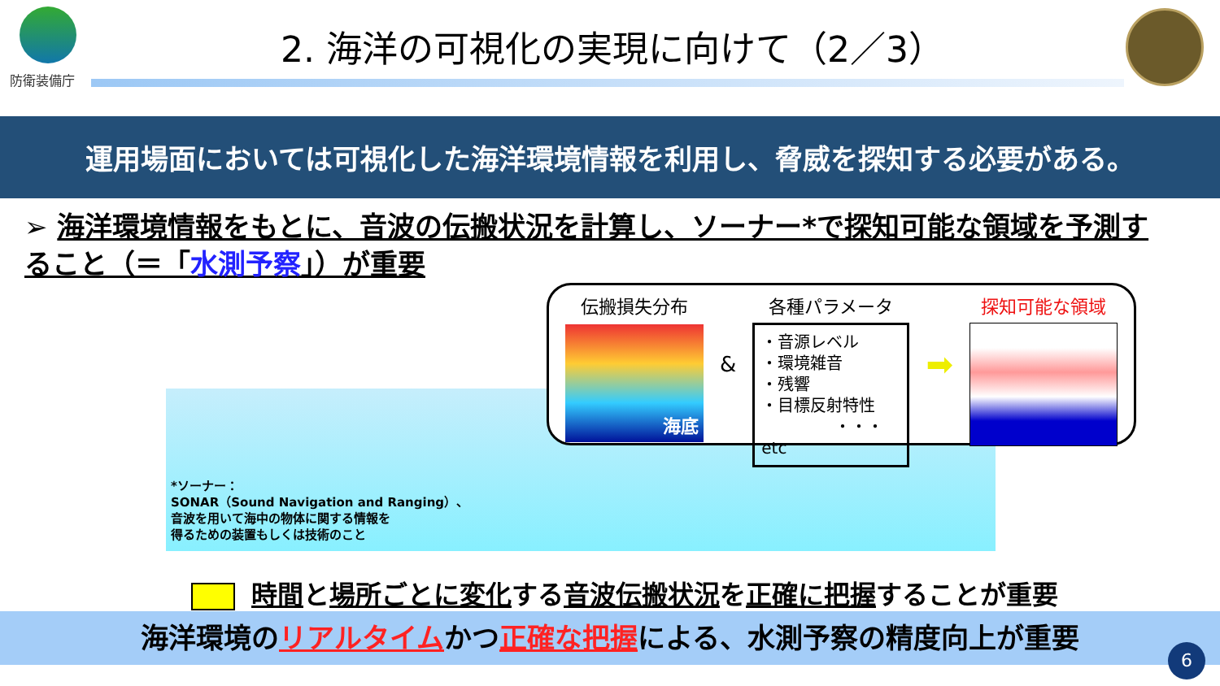防衛装備庁
2. 海洋の可視化の実現に向けて（2／3）
運用場面においては可視化した海洋環境情報を利用し、脅威を探知する必要がある。
➢ 海洋環境情報をもとに、音波の伝搬状況を計算し、ソーナー*で探知可能な領域を予測すること（＝「水測予察」）が重要
伝搬損失分布
海底
&
各種パラメータ
・音源レベル
・環境雑音
・残響
・目標反射特性
・・・etc
➡
探知可能な領域
*ソーナー：
SONAR（Sound Navigation and Ranging）、
音波を用いて海中の物体に関する情報を
得るための装置もしくは技術のこと
時間と場所ごとに変化する音波伝搬状況を正確に把握することが重要
海洋環境のリアルタイムかつ正確な把握による、水測予察の精度向上が重要
6